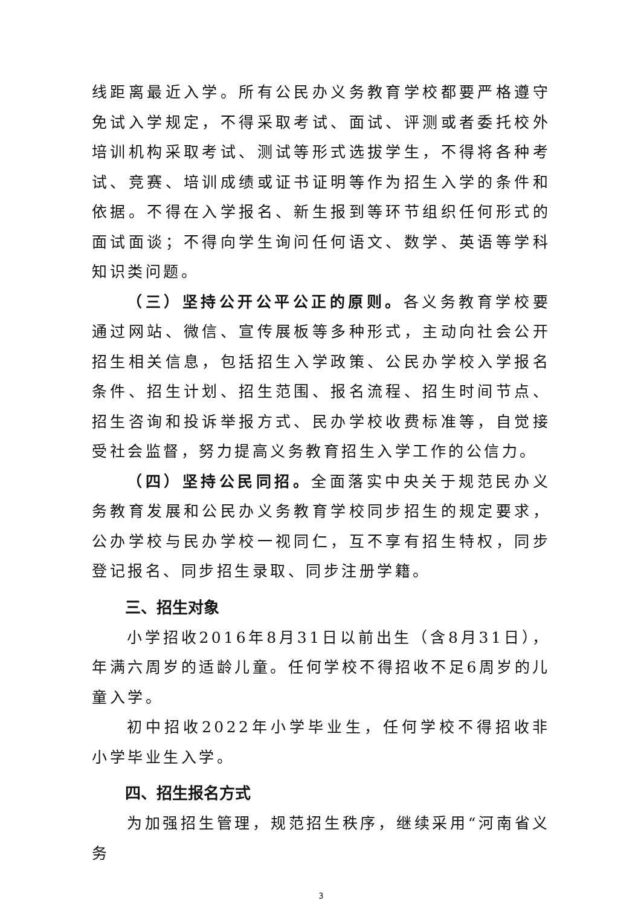线距离最近入学。所有公民办义务教育学校都要严格遵守免试入学规定，不得采取考试、面试、评测或者委托校外培训机构采取考试、测试等形式选拔学生，不得将各种考试、竞赛、培训成绩或证书证明等作为招生入学的条件和依据。不得在入学报名、新生报到等环节组织任何形式的面试面谈；不得向学生询问任何语文、数学、英语等学科知识类问题。
（三）坚持公开公平公正的原则。各义务教育学校要通过网站、微信、宣传展板等多种形式，主动向社会公开招生相关信息，包括招生入学政策、公民办学校入学报名条件、招生计划、招生范围、报名流程、招生时间节点、招生咨询和投诉举报方式、民办学校收费标准等，自觉接受社会监督，努力提高义务教育招生入学工作的公信力。
（四）坚持公民同招。全面落实中央关于规范民办义务教育发展和公民办义务教育学校同步招生的规定要求，公办学校与民办学校一视同仁，互不享有招生特权，同步登记报名、同步招生录取、同步注册学籍。
三、招生对象
小学招收2016年8月31日以前出生（含8月31日），年满六周岁的适龄儿童。任何学校不得招收不足6周岁的儿童入学。
初中招收2022年小学毕业生，任何学校不得招收非小学毕业生入学。
四、招生报名方式
为加强招生管理，规范招生秩序，继续采用“河南省义务
3